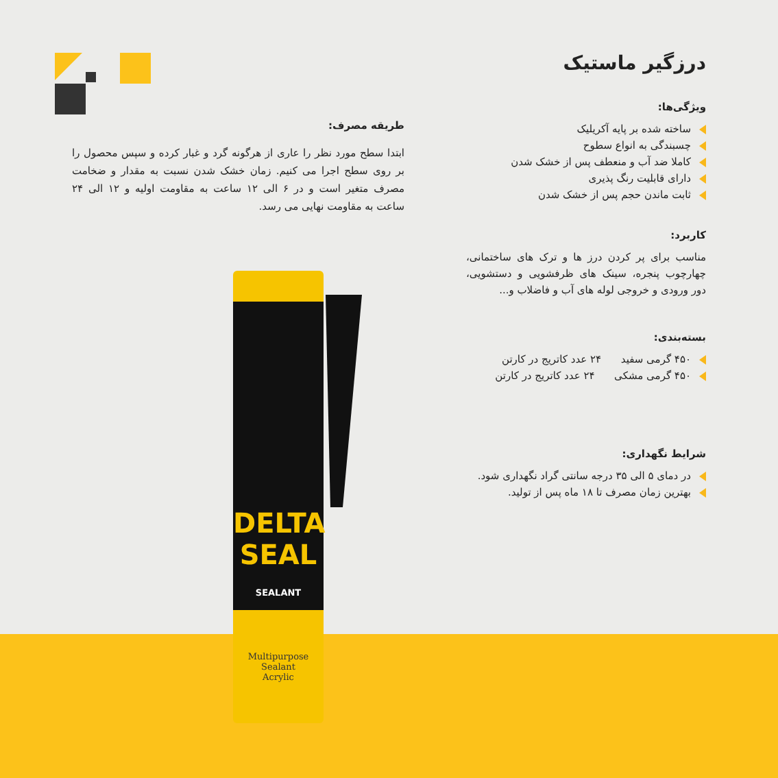درزگیر ماستیک
ویژگی‌ها:
ساخته شده بر پایه آکریلیک
چسبندگی به انواع سطوح
کاملا ضد آب و منعطف پس از خشک شدن
دارای قابلیت رنگ پذیری
ثابت ماندن حجم پس از خشک شدن
کاربرد:
مناسب برای پر کردن درز ها و ترک های ساختمانی، چهارچوب پنجره، سینک های ظرفشویی و دستشویی، دور ورودی و خروجی لوله های آب و فاضلاب و...
بسته‌بندی:
۴۵۰ گرمی سفید ۲۴ عدد کاتریج در کارتن
۴۵۰ گرمی مشکی ۲۴ عدد کاتریج در کارتن
شرایط نگهداری:
در دمای ۵ الی ۳۵ درجه سانتی گراد نگهداری شود.
بهترین زمان مصرف تا ۱۸ ماه پس از تولید.
طریقه مصرف:
ابتدا سطح مورد نظر را عاری از هرگونه گرد و غبار کرده و سپس محصول را بر روی سطح اجرا می کنیم. زمان خشک شدن نسبت به مقدار و ضخامت مصرف متغیر است و در ۶ الی ۱۲ ساعت به مقاومت اولیه و ۱۲ الی ۲۴ ساعت به مقاومت نهایی می رسد.
DELTA
SEAL
SEALANT
Multipurpose
Sealant
Acrylic